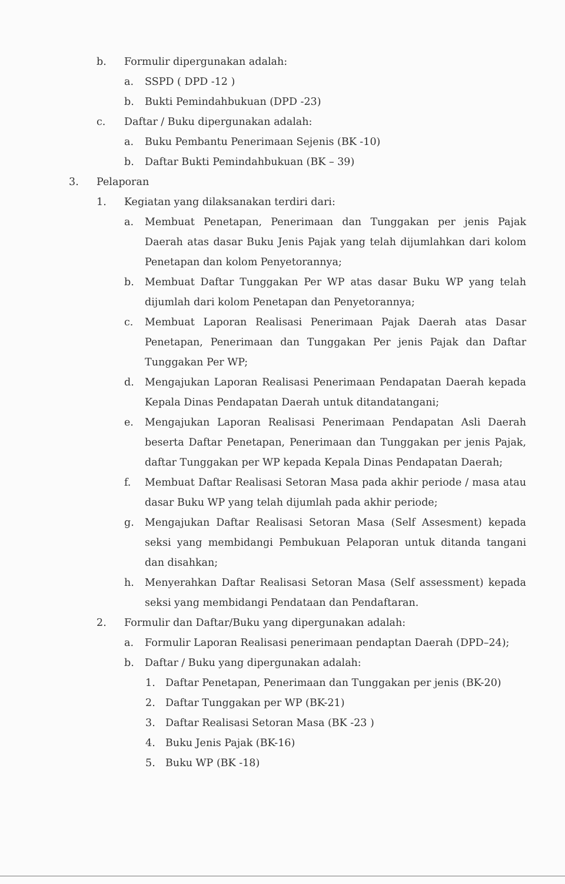b. Formulir dipergunakan adalah:
a. SSPD ( DPD -12 )
b. Bukti Pemindahbukuan (DPD -23)
c. Daftar / Buku dipergunakan adalah:
a. Buku Pembantu Penerimaan Sejenis (BK -10)
b. Daftar Bukti Pemindahbukuan (BK – 39)
3. Pelaporan
1. Kegiatan yang dilaksanakan terdiri dari:
a. Membuat Penetapan, Penerimaan dan Tunggakan per jenis Pajak Daerah atas dasar Buku Jenis Pajak yang telah dijumlahkan dari kolom Penetapan dan kolom Penyetorannya;
b. Membuat Daftar Tunggakan Per WP atas dasar Buku WP yang telah dijumlah dari kolom Penetapan dan Penyetorannya;
c. Membuat Laporan Realisasi Penerimaan Pajak Daerah atas Dasar Penetapan, Penerimaan dan Tunggakan Per jenis Pajak dan Daftar Tunggakan Per WP;
d. Mengajukan Laporan Realisasi Penerimaan Pendapatan Daerah kepada Kepala Dinas Pendapatan Daerah untuk ditandatangani;
e. Mengajukan Laporan Realisasi Penerimaan Pendapatan Asli Daerah beserta Daftar Penetapan, Penerimaan dan Tunggakan per jenis Pajak, daftar Tunggakan per WP kepada Kepala Dinas Pendapatan Daerah;
f. Membuat Daftar Realisasi Setoran Masa pada akhir periode / masa atau dasar Buku WP yang telah dijumlah pada akhir periode;
g. Mengajukan Daftar Realisasi Setoran Masa (Self Assesment) kepada seksi yang membidangi Pembukuan Pelaporan untuk ditanda tangani dan disahkan;
h. Menyerahkan Daftar Realisasi Setoran Masa (Self assessment) kepada seksi yang membidangi Pendataan dan Pendaftaran.
2. Formulir dan Daftar/Buku yang dipergunakan adalah:
a. Formulir Laporan Realisasi penerimaan pendaptan Daerah (DPD–24);
b. Daftar / Buku yang dipergunakan adalah:
1. Daftar Penetapan, Penerimaan dan Tunggakan per jenis (BK-20)
2. Daftar Tunggakan per WP (BK-21)
3. Daftar Realisasi Setoran Masa (BK -23 )
4. Buku Jenis Pajak (BK-16)
5. Buku WP (BK -18)